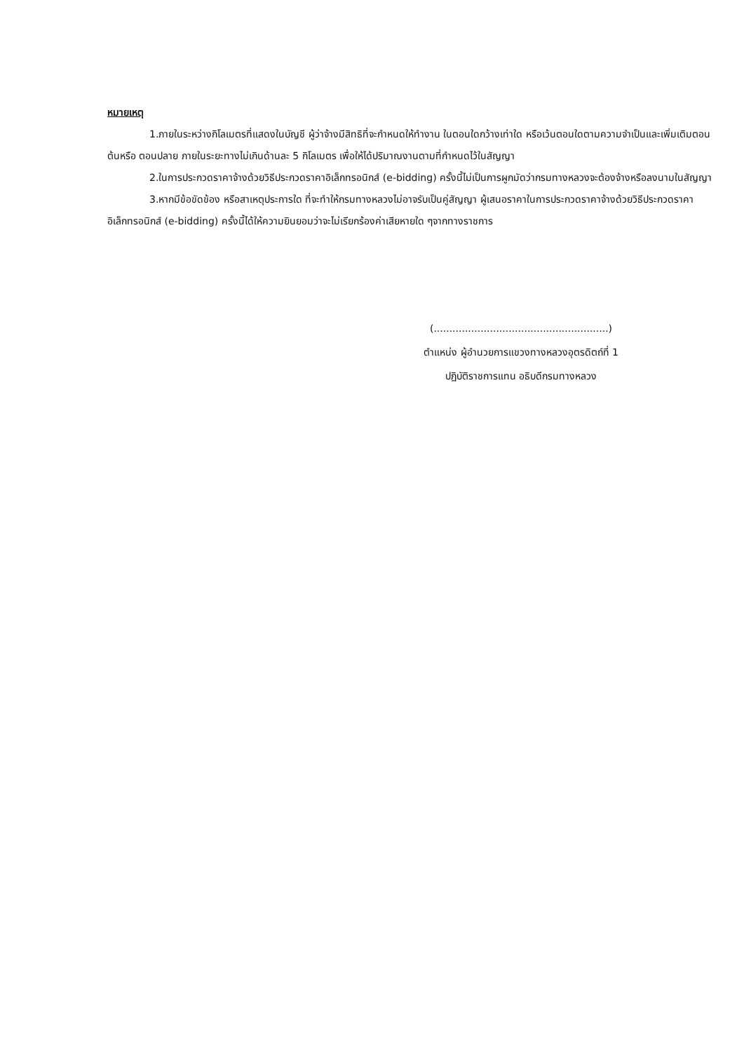หมายเหตุ
1.ภายในระหว่างกิโลเมตรที่แสดงในบัญชี ผู้ว่าจ้างมีสิทธิที่จะกำหนดให้ทำงาน ในตอนใดกว้างเท่าใด หรือเว้นตอนใดตามความจำเป็นและเพิ่มเติมตอนต้นหรือ ตอนปลาย ภายในระยะทางไม่เกินด้านละ 5 กิโลเมตร เพื่อให้ได้ปริมาณงานตามที่กำหนดไว้ในสัญญา
2.ในการประกวดราคาจ้างด้วยวิธีประกวดราคาอิเล็กทรอนิกส์ (e-bidding) ครั้งนี้ไม่เป็นการผูกมัดว่ากรมทางหลวงจะต้องจ้างหรือลงนามในสัญญา
3.หากมีข้อขัดข้อง หรือสาเหตุประการใด ที่จะทำให้กรมทางหลวงไม่อาจรับเป็นคู่สัญญา ผู้เสนอราคาในการประกวดราคาจ้างด้วยวิธีประกวดราคาอิเล็กทรอนิกส์ (e-bidding) ครั้งนี้ได้ให้ความยินยอมว่าจะไม่เรียกร้องค่าเสียหายใด ๆจากทางราชการ
(........................................................)
ตำแหน่ง ผู้อำนวยการแขวงทางหลวงอุตรดิตถ์ที่ 1
ปฏิบัติราชการแทน อธิบดีกรมทางหลวง